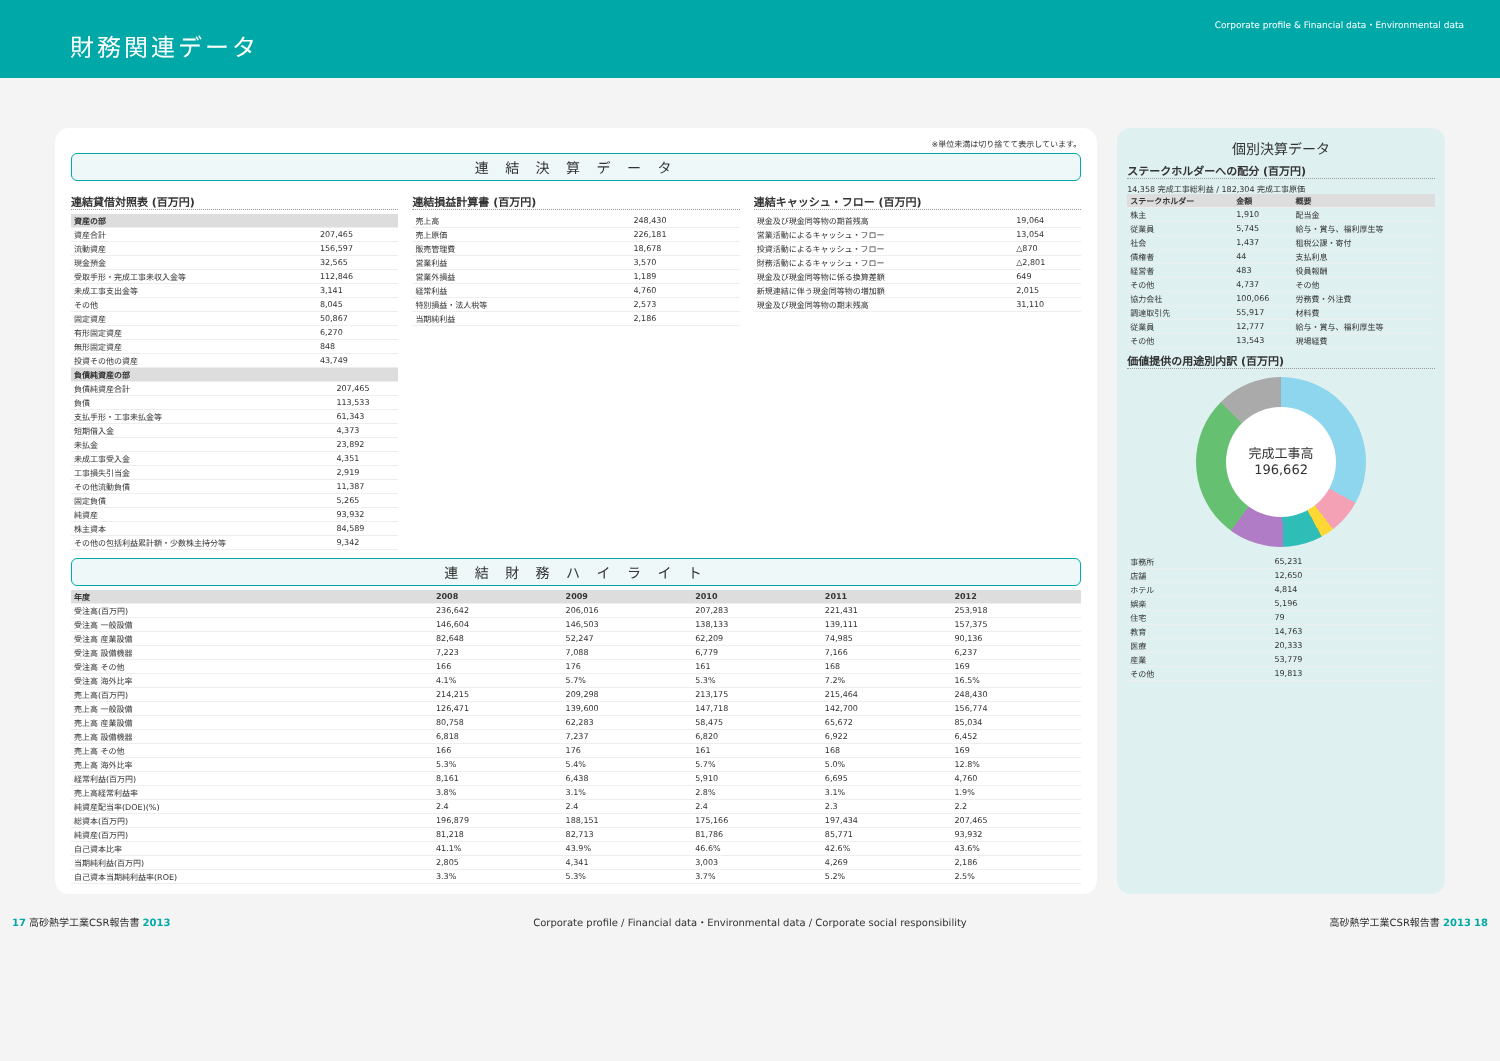財務関連データ
Corporate profile & Financial data・Environmental data
※単位未満は切り捨てて表示しています。
連 結 決 算 デ ー タ
連結貸借対照表 (百万円)
| 資産の部 | |
| --- | --- |
| 資産合計 | 207,465 |
| 流動資産 | 156,597 |
| 現金預金 | 32,565 |
| 受取手形・完成工事未収入金等 | 112,846 |
| 未成工事支出金等 | 3,141 |
| その他 | 8,045 |
| 固定資産 | 50,867 |
| 有形固定資産 | 6,270 |
| 無形固定資産 | 848 |
| 投資その他の資産 | 43,749 |
| 負債純資産の部 | |
| --- | --- |
| 負債純資産合計 | 207,465 |
| 負債 | 113,533 |
| 支払手形・工事未払金等 | 61,343 |
| 短期借入金 | 4,373 |
| 未払金 | 23,892 |
| 未成工事受入金 | 4,351 |
| 工事損失引当金 | 2,919 |
| その他流動負債 | 11,387 |
| 固定負債 | 5,265 |
| 純資産 | 93,932 |
| 株主資本 | 84,589 |
| その他の包括利益累計額・少数株主持分等 | 9,342 |
連結損益計算書 (百万円)
| 売上高 | 248,430 |
| 売上原価 | 226,181 |
| 販売管理費 | 18,678 |
| 営業利益 | 3,570 |
| 営業外損益 | 1,189 |
| 経常利益 | 4,760 |
| 特別損益・法人税等 | 2,573 |
| 当期純利益 | 2,186 |
連結キャッシュ・フロー (百万円)
| 現金及び現金同等物の期首残高 | 19,064 |
| 営業活動によるキャッシュ・フロー | 13,054 |
| 投資活動によるキャッシュ・フロー | △870 |
| 財務活動によるキャッシュ・フロー | △2,801 |
| 現金及び現金同等物に係る換算差額 | 649 |
| 新規連結に伴う現金同等物の増加額 | 2,015 |
| 現金及び現金同等物の期末残高 | 31,110 |
連 結 財 務 ハ イ ラ イ ト
| 年度 | 2008 | 2009 | 2010 | 2011 | 2012 |
| --- | --- | --- | --- | --- | --- |
| 受注高(百万円) | 236,642 | 206,016 | 207,283 | 221,431 | 253,918 |
| 受注高 一般設備 | 146,604 | 146,503 | 138,133 | 139,111 | 157,375 |
| 受注高 産業設備 | 82,648 | 52,247 | 62,209 | 74,985 | 90,136 |
| 受注高 設備機器 | 7,223 | 7,088 | 6,779 | 7,166 | 6,237 |
| 受注高 その他 | 166 | 176 | 161 | 168 | 169 |
| 受注高 海外比率 | 4.1% | 5.7% | 5.3% | 7.2% | 16.5% |
| 売上高(百万円) | 214,215 | 209,298 | 213,175 | 215,464 | 248,430 |
| 売上高 一般設備 | 126,471 | 139,600 | 147,718 | 142,700 | 156,774 |
| 売上高 産業設備 | 80,758 | 62,283 | 58,475 | 65,672 | 85,034 |
| 売上高 設備機器 | 6,818 | 7,237 | 6,820 | 6,922 | 6,452 |
| 売上高 その他 | 166 | 176 | 161 | 168 | 169 |
| 売上高 海外比率 | 5.3% | 5.4% | 5.7% | 5.0% | 12.8% |
| 経常利益(百万円) | 8,161 | 6,438 | 5,910 | 6,695 | 4,760 |
| 売上高経常利益率 | 3.8% | 3.1% | 2.8% | 3.1% | 1.9% |
| 純資産配当率(DOE)(%) | 2.4 | 2.4 | 2.4 | 2.3 | 2.2 |
| 総資本(百万円) | 196,879 | 188,151 | 175,166 | 197,434 | 207,465 |
| 純資産(百万円) | 81,218 | 82,713 | 81,786 | 85,771 | 93,932 |
| 自己資本比率 | 41.1% | 43.9% | 46.6% | 42.6% | 43.6% |
| 当期純利益(百万円) | 2,805 | 4,341 | 3,003 | 4,269 | 2,186 |
| 自己資本当期純利益率(ROE) | 3.3% | 5.3% | 3.7% | 5.2% | 2.5% |
個別決算データ
ステークホルダーへの配分 (百万円)
14,358 完成工事総利益 / 182,304 完成工事原価
| ステークホルダー | 金額 | 概要 |
| --- | --- | --- |
| 株主 | 1,910 | 配当金 |
| 従業員 | 5,745 | 給与・賞与、福利厚生等 |
| 社会 | 1,437 | 租税公課・寄付 |
| 債権者 | 44 | 支払利息 |
| 経営者 | 483 | 役員報酬 |
| その他 | 4,737 | その他 |
| 協力会社 | 100,066 | 労務費・外注費 |
| 調達取引先 | 55,917 | 材料費 |
| 従業員 | 12,777 | 給与・賞与、福利厚生等 |
| その他 | 13,543 | 現場経費 |
価値提供の用途別内訳 (百万円)
完成工事高
196,662
| 事務所 | 65,231 |
| 店舗 | 12,650 |
| ホテル | 4,814 |
| 娯楽 | 5,196 |
| 住宅 | 79 |
| 教育 | 14,763 |
| 医療 | 20,333 |
| 産業 | 53,779 |
| その他 | 19,813 |
17 高砂熱学工業CSR報告書 2013 Corporate profile / Financial data・Environmental data / Corporate social responsibility 高砂熱学工業CSR報告書 2013 18